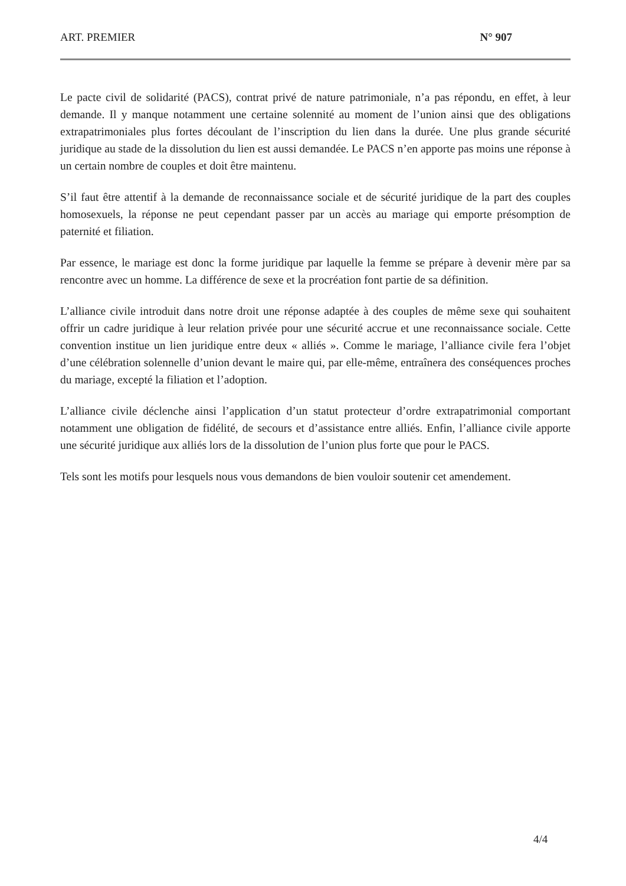ART. PREMIER N° 907
Le pacte civil de solidarité (PACS), contrat privé de nature patrimoniale, n’a pas répondu, en effet, à leur demande. Il y manque notamment une certaine solennité au moment de l’union ainsi que des obligations extrapatrimoniales plus fortes découlant de l’inscription du lien dans la durée. Une plus grande sécurité juridique au stade de la dissolution du lien est aussi demandée. Le PACS n’en apporte pas moins une réponse à un certain nombre de couples et doit être maintenu.
S’il faut être attentif à la demande de reconnaissance sociale et de sécurité juridique de la part des couples homosexuels, la réponse ne peut cependant passer par un accès au mariage qui emporte présomption de paternité et filiation.
Par essence, le mariage est donc la forme juridique par laquelle la femme se prépare à devenir mère par sa rencontre avec un homme. La différence de sexe et la procréation font partie de sa définition.
L’alliance civile introduit dans notre droit une réponse adaptée à des couples de même sexe qui souhaitent offrir un cadre juridique à leur relation privée pour une sécurité accrue et une reconnaissance sociale. Cette convention institue un lien juridique entre deux « alliés ». Comme le mariage, l’alliance civile fera l’objet d’une célébration solennelle d’union devant le maire qui, par elle-même, entraînera des conséquences proches du mariage, excepté la filiation et l’adoption.
L’alliance civile déclenche ainsi l’application d’un statut protecteur d’ordre extrapatrimonial comportant notamment une obligation de fidélité, de secours et d’assistance entre alliés. Enfin, l’alliance civile apporte une sécurité juridique aux alliés lors de la dissolution de l’union plus forte que pour le PACS.
Tels sont les motifs pour lesquels nous vous demandons de bien vouloir soutenir cet amendement.
4/4